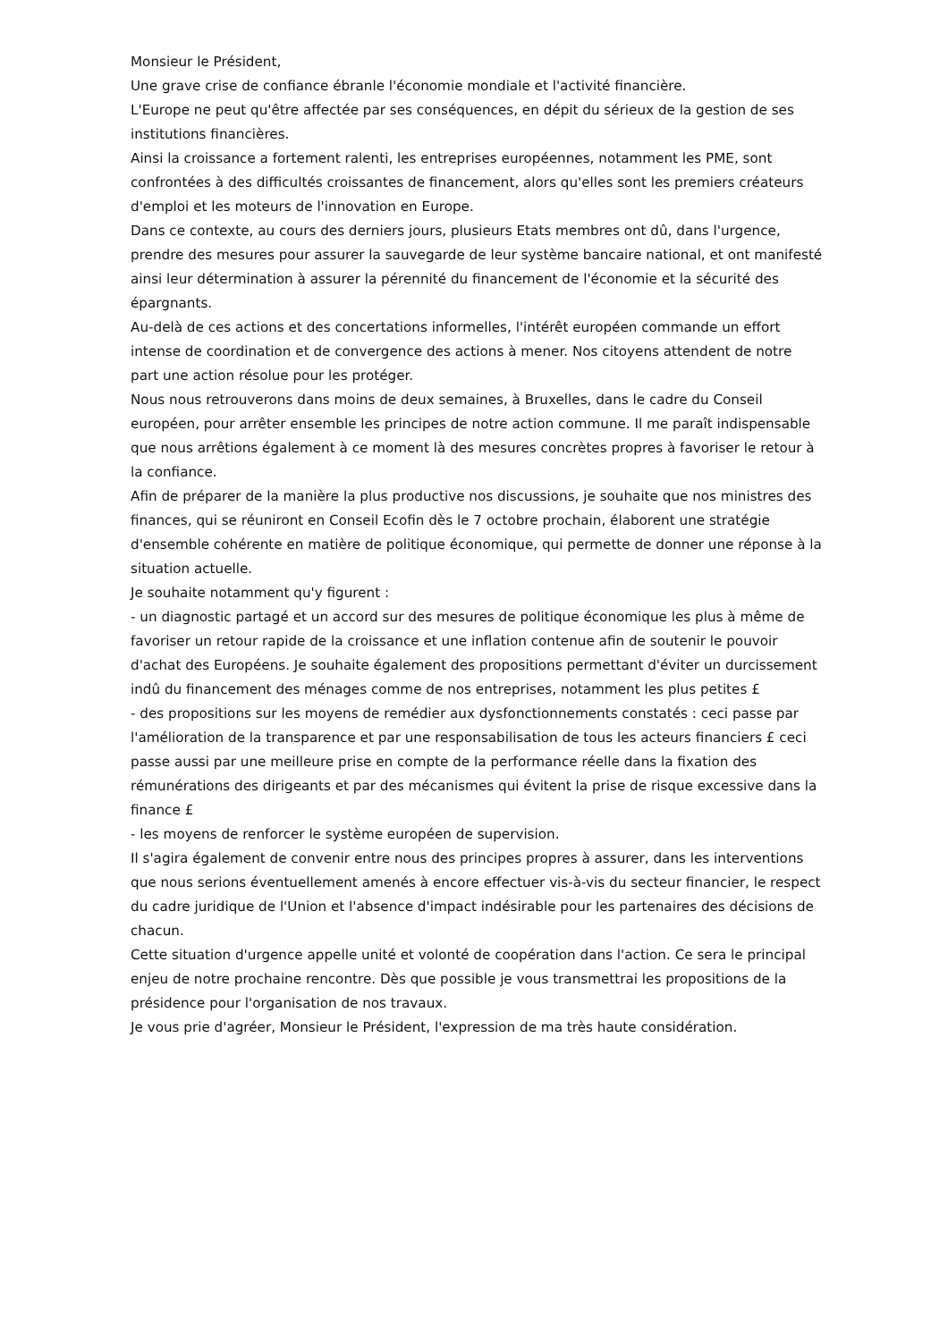Monsieur le Président,
Une grave crise de confiance ébranle l'économie mondiale et l'activité financière.
L'Europe ne peut qu'être affectée par ses conséquences, en dépit du sérieux de la gestion de ses institutions financières.
Ainsi la croissance a fortement ralenti, les entreprises européennes, notamment les PME, sont confrontées à des difficultés croissantes de financement, alors qu'elles sont les premiers créateurs d'emploi et les moteurs de l'innovation en Europe.
Dans ce contexte, au cours des derniers jours, plusieurs Etats membres ont dû, dans l'urgence, prendre des mesures pour assurer la sauvegarde de leur système bancaire national, et ont manifesté ainsi leur détermination à assurer la pérennité du financement de l'économie et la sécurité des épargnants.
Au-delà de ces actions et des concertations informelles, l'intérêt européen commande un effort intense de coordination et de convergence des actions à mener. Nos citoyens attendent de notre part une action résolue pour les protéger.
Nous nous retrouverons dans moins de deux semaines, à Bruxelles, dans le cadre du Conseil européen, pour arrêter ensemble les principes de notre action commune. Il me paraît indispensable que nous arrêtions également à ce moment là des mesures concrètes propres à favoriser le retour à la confiance.
Afin de préparer de la manière la plus productive nos discussions, je souhaite que nos ministres des finances, qui se réuniront en Conseil Ecofin dès le 7 octobre prochain, élaborent une stratégie d'ensemble cohérente en matière de politique économique, qui permette de donner une réponse à la situation actuelle.
Je souhaite notamment qu'y figurent :
- un diagnostic partagé et un accord sur des mesures de politique économique les plus à même de favoriser un retour rapide de la croissance et une inflation contenue afin de soutenir le pouvoir d'achat des Européens. Je souhaite également des propositions permettant d'éviter un durcissement indû du financement des ménages comme de nos entreprises, notamment les plus petites £
- des propositions sur les moyens de remédier aux dysfonctionnements constatés : ceci passe par l'amélioration de la transparence et par une responsabilisation de tous les acteurs financiers £ ceci passe aussi par une meilleure prise en compte de la performance réelle dans la fixation des rémunérations des dirigeants et par des mécanismes qui évitent la prise de risque excessive dans la finance £
- les moyens de renforcer le système européen de supervision.
Il s'agira également de convenir entre nous des principes propres à assurer, dans les interventions que nous serions éventuellement amenés à encore effectuer vis-à-vis du secteur financier, le respect du cadre juridique de l'Union et l'absence d'impact indésirable pour les partenaires des décisions de chacun.
Cette situation d'urgence appelle unité et volonté de coopération dans l'action. Ce sera le principal enjeu de notre prochaine rencontre. Dès que possible je vous transmettrai les propositions de la présidence pour l'organisation de nos travaux.
Je vous prie d'agréer, Monsieur le Président, l'expression de ma très haute considération.